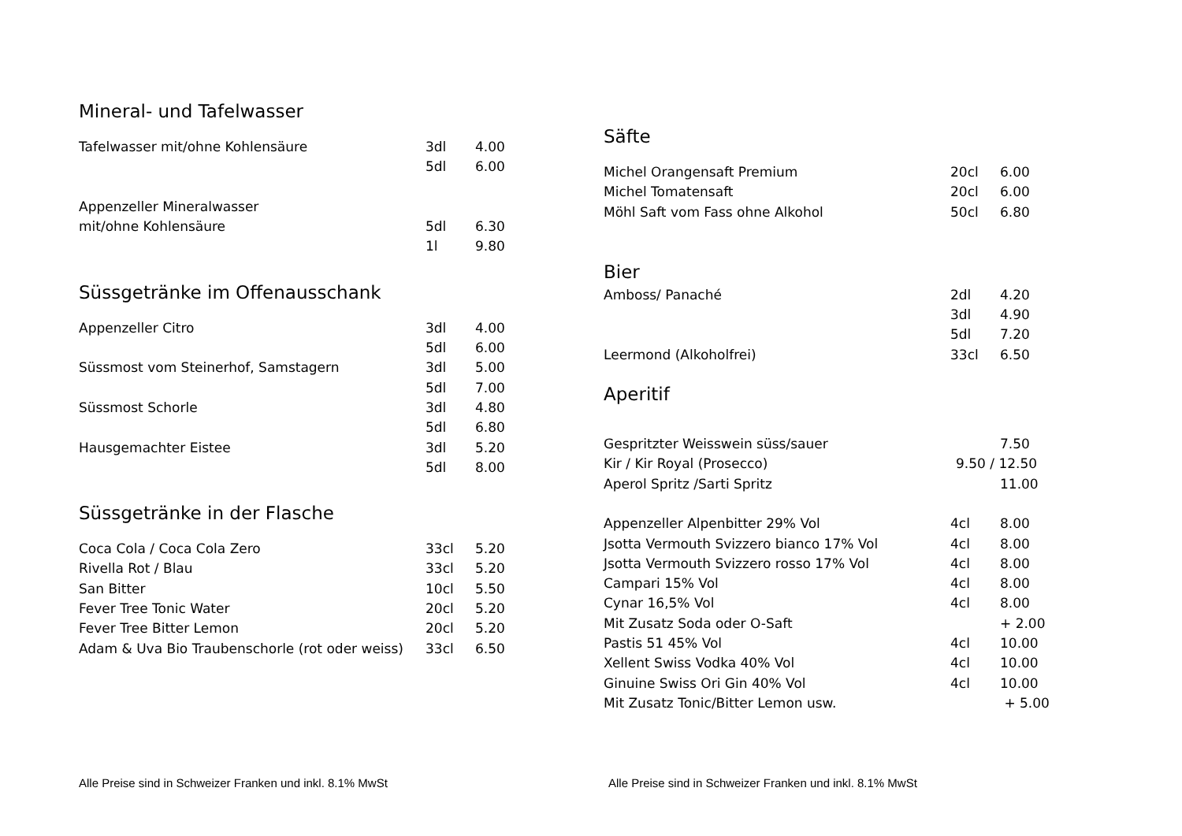Mineral- und Tafelwasser
| Tafelwasser mit/ohne Kohlensäure | 3dl | 4.00 |
| | 5dl | 6.00 |
| Appenzeller Mineralwasser | | |
| mit/ohne Kohlensäure | 5dl | 6.30 |
| | 1l | 9.80 |
Süssgetränke im Offenausschank
| Appenzeller Citro | 3dl | 4.00 |
| | 5dl | 6.00 |
| Süssmost vom Steinerhof, Samstagern | 3dl | 5.00 |
| | 5dl | 7.00 |
| Süssmost Schorle | 3dl | 4.80 |
| | 5dl | 6.80 |
| Hausgemachter Eistee | 3dl | 5.20 |
| | 5dl | 8.00 |
Süssgetränke in der Flasche
| Coca Cola / Coca Cola Zero | 33cl | 5.20 |
| Rivella Rot / Blau | 33cl | 5.20 |
| San Bitter | 10cl | 5.50 |
| Fever Tree Tonic Water | 20cl | 5.20 |
| Fever Tree Bitter Lemon | 20cl | 5.20 |
| Adam & Uva Bio Traubenschorle (rot oder weiss) | 33cl | 6.50 |
Säfte
| Michel Orangensaft Premium | 20cl | 6.00 |
| Michel Tomatensaft | 20cl | 6.00 |
| Möhl Saft vom Fass ohne Alkohol | 50cl | 6.80 |
Bier
| Amboss/ Panaché | 2dl | 4.20 |
| | 3dl | 4.90 |
| | 5dl | 7.20 |
| Leermond (Alkoholfrei) | 33cl | 6.50 |
Aperitif
| Gespritzter Weisswein süss/sauer | | 7.50 |
| Kir / Kir Royal (Prosecco) | 9.50 / 12.50 | |
| Aperol Spritz /Sarti Spritz | | 11.00 |
| Appenzeller Alpenbitter 29% Vol | 4cl | 8.00 |
| Jsotta Vermouth Svizzero bianco 17% Vol | 4cl | 8.00 |
| Jsotta Vermouth Svizzero rosso 17% Vol | 4cl | 8.00 |
| Campari 15% Vol | 4cl | 8.00 |
| Cynar 16,5% Vol | 4cl | 8.00 |
| Mit Zusatz Soda oder O-Saft | | + 2.00 |
| Pastis 51 45% Vol | 4cl | 10.00 |
| Xellent Swiss Vodka 40% Vol | 4cl | 10.00 |
| Ginuine Swiss Ori Gin 40% Vol | 4cl | 10.00 |
| Mit Zusatz Tonic/Bitter Lemon usw. | | + 5.00 |
Alle Preise sind in Schweizer Franken und inkl. 8.1% MwSt
Alle Preise sind in Schweizer Franken und inkl. 8.1% MwSt